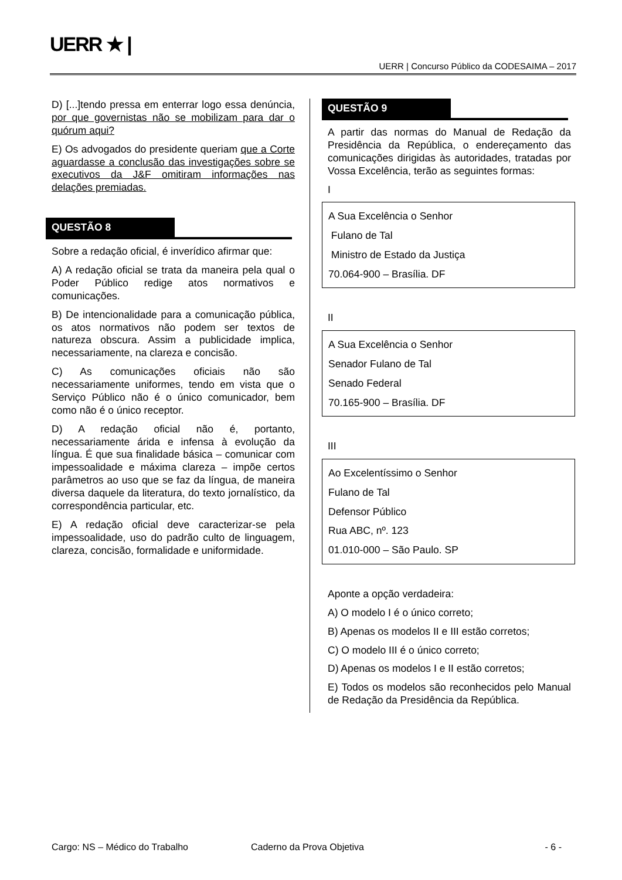UERR ★ |
UERR | Concurso Público da CODESAIMA – 2017
D) [...]tendo pressa em enterrar logo essa denúncia, por que governistas não se mobilizam para dar o quórum aqui?
E) Os advogados do presidente queriam que a Corte aguardasse a conclusão das investigações sobre se executivos da J&F omitiram informações nas delações premiadas.
QUESTÃO 8
Sobre a redação oficial, é inverídico afirmar que:
A) A redação oficial se trata da maneira pela qual o Poder Público redige atos normativos e comunicações.
B) De intencionalidade para a comunicação pública, os atos normativos não podem ser textos de natureza obscura. Assim a publicidade implica, necessariamente, na clareza e concisão.
C) As comunicações oficiais não são necessariamente uniformes, tendo em vista que o Serviço Público não é o único comunicador, bem como não é o único receptor.
D) A redação oficial não é, portanto, necessariamente árida e infensa à evolução da língua. É que sua finalidade básica – comunicar com impessoalidade e máxima clareza – impõe certos parâmetros ao uso que se faz da língua, de maneira diversa daquele da literatura, do texto jornalístico, da correspondência particular, etc.
E) A redação oficial deve caracterizar-se pela impessoalidade, uso do padrão culto de linguagem, clareza, concisão, formalidade e uniformidade.
QUESTÃO 9
A partir das normas do Manual de Redação da Presidência da República, o endereçamento das comunicações dirigidas às autoridades, tratadas por Vossa Excelência, terão as seguintes formas:
I
A Sua Excelência o Senhor
Fulano de Tal
Ministro de Estado da Justiça
70.064-900 – Brasília. DF
II
A Sua Excelência o Senhor
Senador Fulano de Tal
Senado Federal
70.165-900 – Brasília. DF
III
Ao Excelentíssimo o Senhor
Fulano de Tal
Defensor Público
Rua ABC, nº. 123
01.010-000 – São Paulo. SP
Aponte a opção verdadeira:
A) O modelo I é o único correto;
B) Apenas os modelos II e III estão corretos;
C) O modelo III é o único correto;
D) Apenas os modelos I e II estão corretos;
E) Todos os modelos são reconhecidos pelo Manual de Redação da Presidência da República.
Cargo: NS – Médico do Trabalho Caderno da Prova Objetiva - 6 -